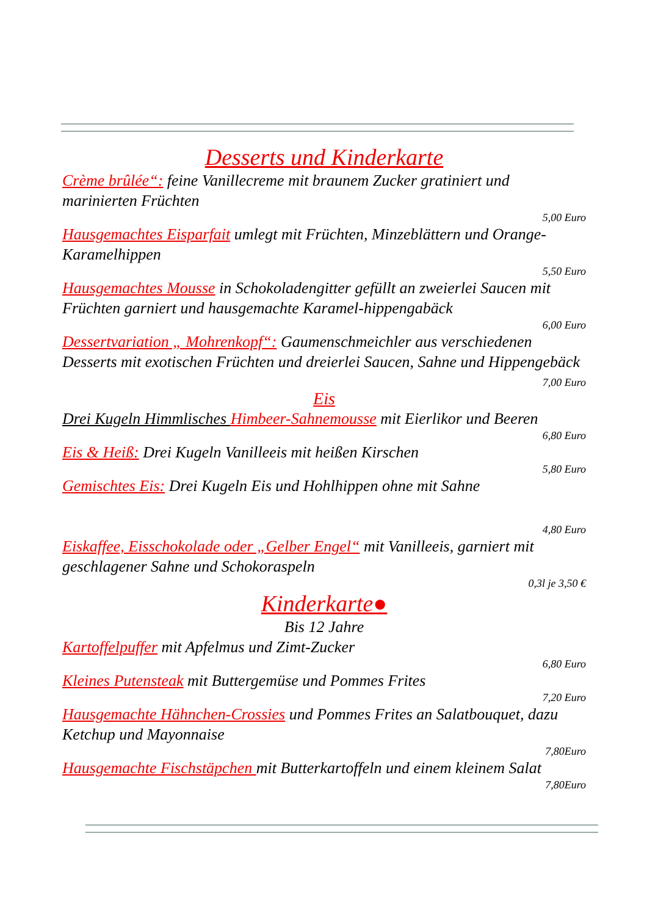Desserts und Kinderkarte
Crème brûlée“: feine Vanillecreme mit braunem Zucker gratiniert und marinierten Früchten
5,00 Euro
Hausgemachtes Eisparfait umlegt mit Früchten, Minzeblättern und Orange-Karamelhippen
5,50 Euro
Hausgemachtes Mousse in Schokoladengitter gefüllt an zweierlei Saucen mit Früchten garniert und hausgemachte Karamel-hippengabäck
6,00 Euro
Dessertvariation „ Mohrenkopf“: Gaumenschmeichler aus verschiedenen Desserts mit exotischen Früchten und dreierlei Saucen, Sahne und Hippengebäck
7,00 Euro
Eis
Drei Kugeln Himmlisches Himbeer-Sahnemousse mit Eierlikor und Beeren
6,80 Euro
Eis & Heiß: Drei Kugeln Vanilleeis mit heißen Kirschen
5,80 Euro
Gemischtes Eis: Drei Kugeln Eis und Hohlhippen ohne mit Sahne
4,80 Euro
Eiskaffee, Eisschokolade oder „Gelber Engel“ mit Vanilleeis, garniert mit geschlagener Sahne und Schokoraspeln
0,3l je 3,50 €
Kinderkarte●
Bis 12 Jahre
Kartoffelpuffer mit Apfelmus und Zimt-Zucker
6,80 Euro
Kleines Putensteak mit Buttergemüse und Pommes Frites
7,20 Euro
Hausgemachte Hähnchen-Crossies und Pommes Frites an Salatbouquet, dazu Ketchup und Mayonnaise
7,80Euro
Hausgemachte Fischstäpchen mit Butterkartoffeln und einem kleinem Salat
7,80Euro